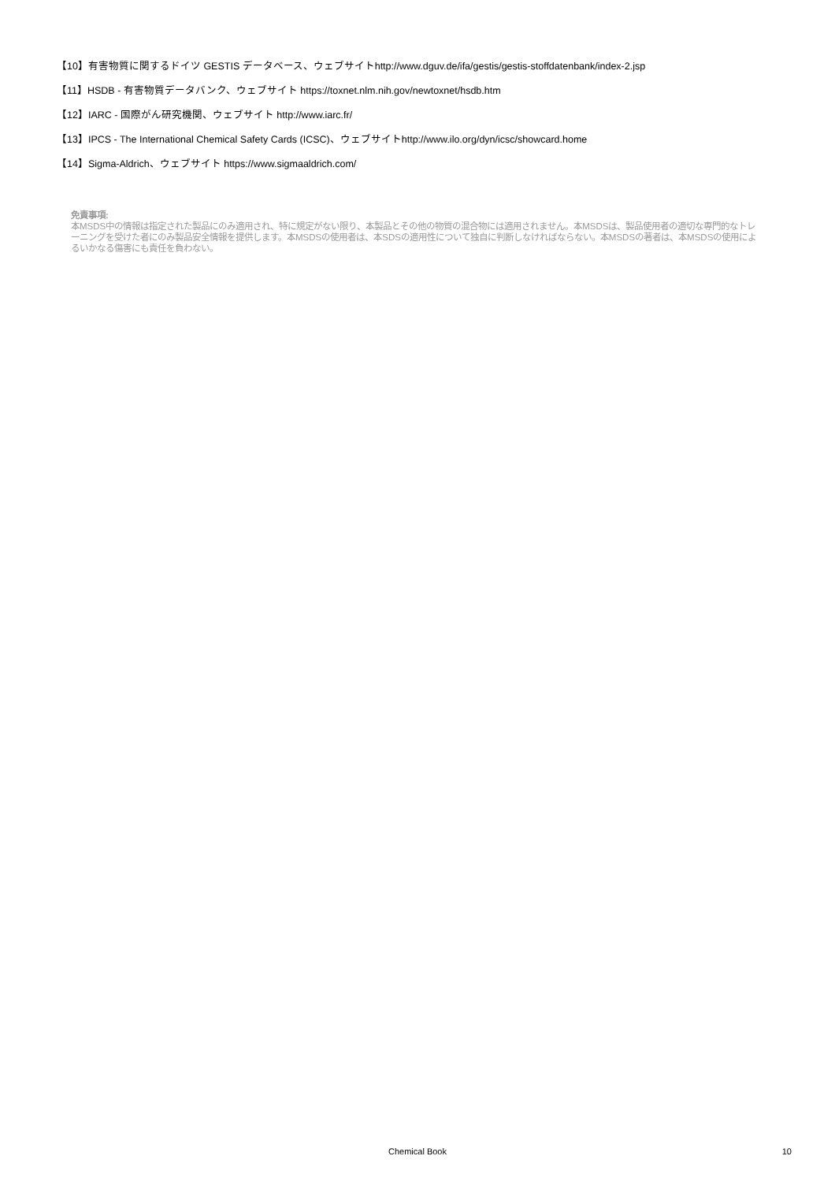【10】有害物質に関するドイツ GESTIS データベース、ウェブサイトhttp://www.dguv.de/ifa/gestis/gestis-stoffdatenbank/index-2.jsp
【11】HSDB - 有害物質データバンク、ウェブサイト https://toxnet.nlm.nih.gov/newtoxnet/hsdb.htm
【12】IARC - 国際がん研究機関、ウェブサイト http://www.iarc.fr/
【13】IPCS - The International Chemical Safety Cards (ICSC)、ウェブサイトhttp://www.ilo.org/dyn/icsc/showcard.home
【14】Sigma-Aldrich、ウェブサイト https://www.sigmaaldrich.com/
免責事項:
本MSDS中の情報は指定された製品にのみ適用され、特に規定がない限り、本製品とその他の物質の混合物には適用されません。本MSDSは、製品使用者の適切な専門的なトレーニングを受けた者にのみ製品安全情報を提供します。本MSDSの使用者は、本SDSの適用性について独自に判断しなければならない。本MSDSの著者は、本MSDSの使用によるいかなる傷害にも責任を負わない。
Chemical Book
10